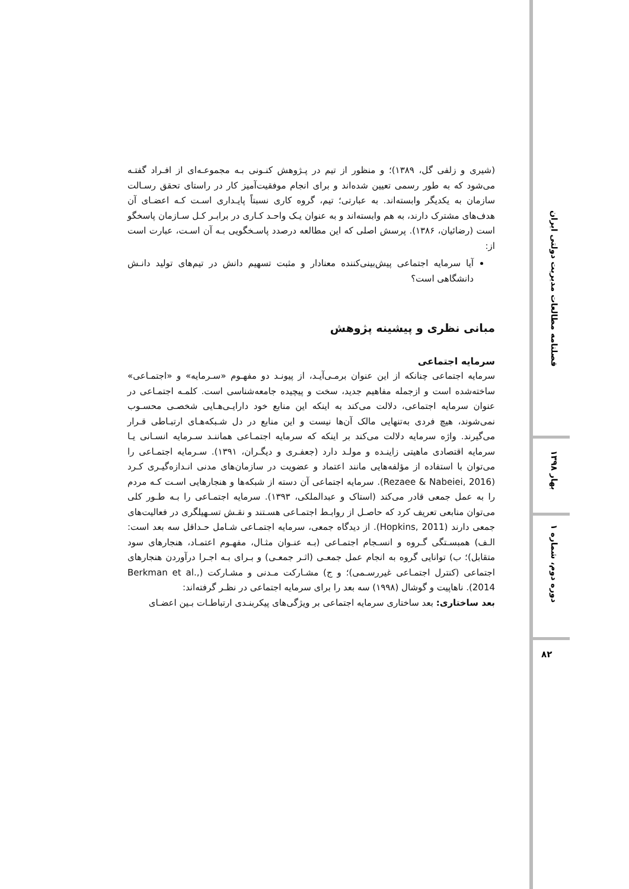(شیری و زلفی گل، ۱۳۸۹)؛ و منظور از تیم در پـژوهش کنـونی بـه مجموعـه‌ای از افـراد گفتـه می‌شود که به طور رسمی تعیین شده‌اند و برای انجام موفقیت‌آمیز کار در راستای تحقق رسـالت سازمان به یکدیگر وابسته‌اند. به عبارتی؛ تیم، گروه کاری نسبتاً پایـداری اسـت کـه اعضـای آن هدف‌های مشترک دارند، به هم وابسته‌اند و به عنوان یـک واحـد کـاری در برابـر کـل سـازمان پاسخگو است (رضائیان، ۱۳۸۶). پرسش اصلی که این مطالعه درصدد پاسـخگویی بـه آن اسـت، عبارت است از:
آیا سرمایه اجتماعی پیش‌بینی‌کننده معنادار و مثبت تسهیم دانش در تیم‌های تولید دانـش دانشگاهی است؟
مبانی نظری و پیشینه پژوهش
سرمایه اجتماعی
سرمایه اجتماعی چنانکه از این عنوان برمـی‌آیـد، از پیونـد دو مفهـوم «سـرمایه» و «اجتمـاعی» ساخته‌شده است و ازجمله مفاهیم جدید، سخت و پیچیده جامعه‌شناسی است. کلمـه اجتمـاعی در عنوان سرمایه اجتماعی، دلالت می‌کند به اینکه این منابع خود دارایـی‌هـایی شخصـی محسـوب نمی‌شوند، هیچ فردی به‌تنهایی مالک آن‌ها نیست و این منابع در دل شـبکه‌هـای ارتبـاطی قـرار می‌گیرند. واژه سرمایه دلالت می‌کند بر اینکه که سرمایه اجتمـاعی هماننـد سـرمایه انسـانی یـا سرمایه اقتصادی ماهیتی زاینـده و مولـد دارد (جعفـری و دیگـران، ۱۳۹۱). سـرمایه اجتمـاعی را می‌توان با استفاده از مؤلفه‌هایی مانند اعتماد و عضویت در سازمان‌های مدنی انـدازه‌گیـری کـرد (Rezaee & Nabeiei, 2016). سرمایه اجتماعی آن دسته از شبکه‌ها و هنجارهایی اسـت کـه مردم را به عمل جمعی قادر می‌کند (استاک و عبدالملکی، ۱۳۹۳). سرمایه اجتمـاعی را بـه طـور کلی می‌توان منابعی تعریف کرد که حاصـل از روابـط اجتمـاعی هسـتند و نقـش تسـهیلگری در فعالیت‌های جمعی دارند (Hopkins, 2011). از دیدگاه جمعی، سرمایه اجتمـاعی شـامل حـداقل سه بعد است: الـف) همبسـتگی گـروه و انسـجام اجتمـاعی (بـه عنـوان مثـال، مفهـوم اعتمـاد، هنجارهای سود متقابل)؛ ب) توانایی گروه به انجام عمل جمعـی (اثـر جمعـی) و بـرای بـه اجـرا درآوردن هنجارهای اجتماعی (کنترل اجتمـاعی غیررسـمی)؛ و ج) مشـارکت مـدنی و مشـارکت (Berkman et al., 2014). ناهاپیت و گوشال (۱۹۹۸) سه بعد را برای سرمایه اجتماعی در نظـر گرفته‌اند:
بعد ساختاری: بعد ساختاری سرمایه اجتماعی بر ویژگی‌های پیکربنـدی ارتباطـات بـین اعضـای
فصلنامه مطالعات مدیریت دولتی ایران
بهار ۱۳۹۸
دوره دوم، شماره ۱
۸۲